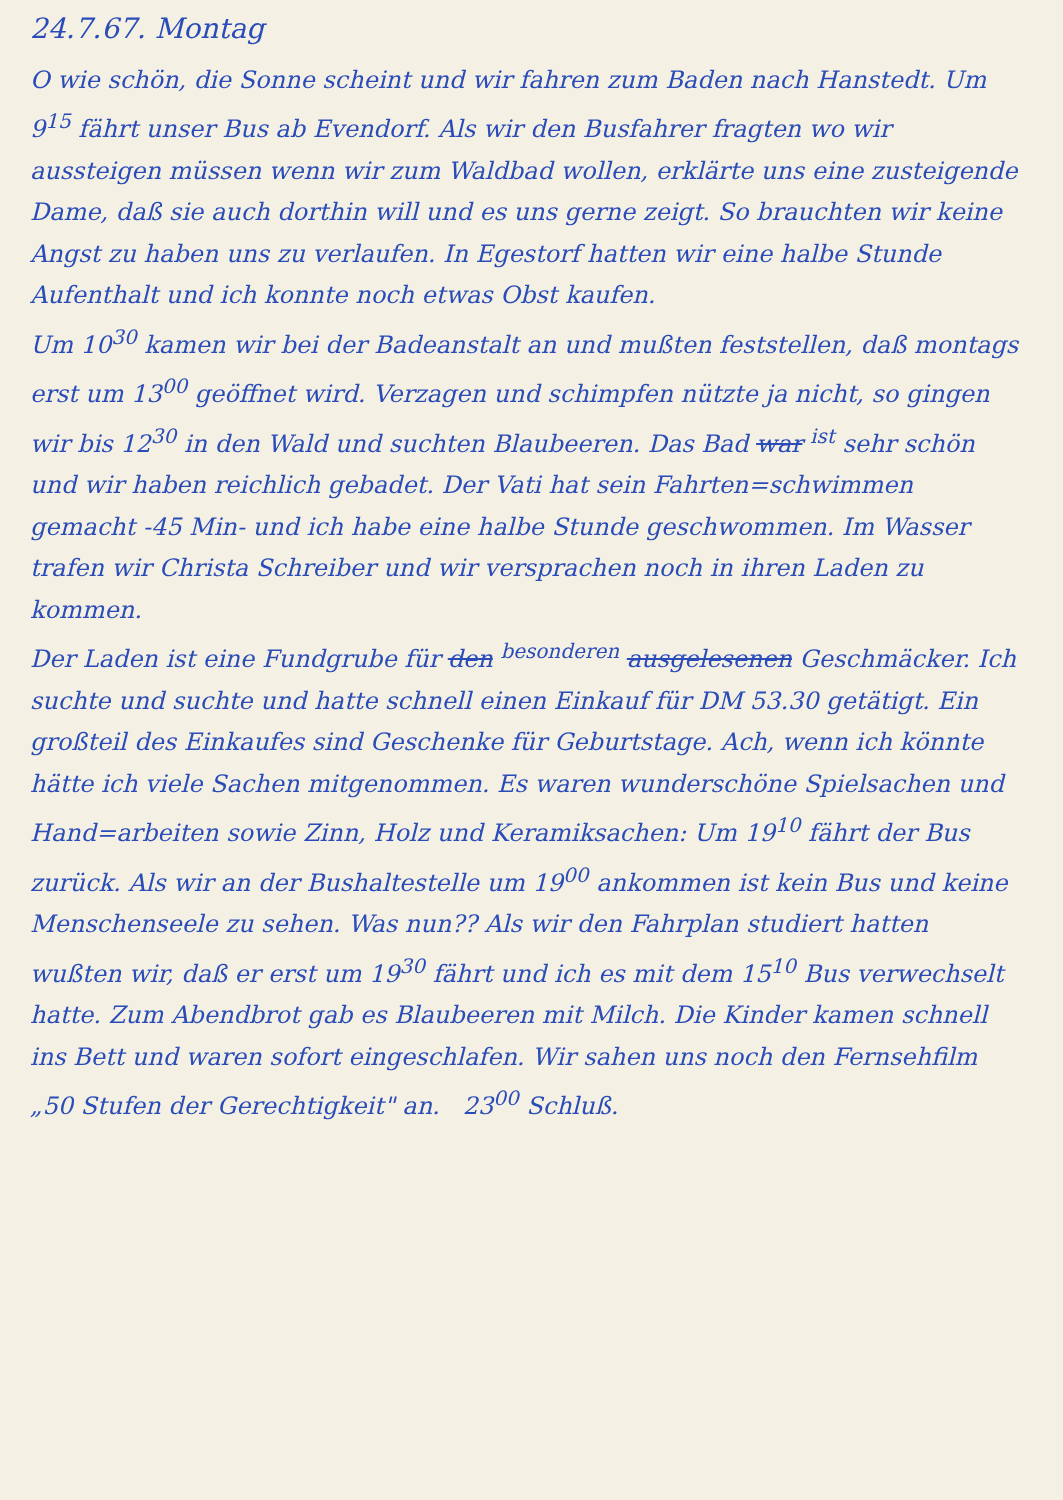24.7.67. Montag
O wie schön, die Sonne scheint und wir fahren zum Baden nach Hanstedt. Um 9<sup>15</sup> fährt unser Bus ab Evendorf. Als wir den Busfahrer fragten wo wir aussteigen müssen wenn wir zum Waldbad wollen, erklärte uns eine zusteigende Dame, daß sie auch dorthin will und es uns gerne zeigt. So brauchten wir keine Angst zu haben uns zu verlaufen. In Egestorf hatten wir eine halbe Stunde Aufenthalt und ich konnte noch etwas Obst kaufen.
Um 10<sup>30</sup> kamen wir bei der Badeanstalt an und mußten feststellen, daß montags erst um 13<sup>00</sup> geöffnet wird. Verzagen und schimpfen nützte ja nicht, so gingen wir bis 12<sup>30</sup> in den Wald und suchten Blaubeeren. Das Bad war <sup>ist</sup> sehr schön und wir haben reichlich gebadet. Der Vati hat sein Fahrten=schwimmen gemacht -45 Min- und ich habe eine halbe Stunde geschwommen. Im Wasser trafen wir Christa Schreiber und wir versprachen noch in ihren Laden zu kommen.
Der Laden ist eine Fundgrube für den <sup>besonderen</sup> ausgelesenen Geschmäcker. Ich suchte und suchte und hatte schnell einen Einkauf für DM 53.30 getätigt. Ein großteil des Einkaufes sind Geschenke für Geburtstage. Ach, wenn ich könnte hätte ich viele Sachen mitgenommen. Es waren wunderschöne Spielsachen und Hand=arbeiten sowie Zinn, Holz und Keramiksachen: Um 19<sup>10</sup> fährt der Bus zurück. Als wir an der Bushaltestelle um 19<sup>00</sup> ankommen ist kein Bus und keine Menschenseele zu sehen. Was nun?? Als wir den Fahrplan studiert hatten wußten wir, daß er erst um 19<sup>30</sup> fährt und ich es mit dem 15<sup>10</sup> Bus verwechselt hatte. Zum Abendbrot gab es Blaubeeren mit Milch. Die Kinder kamen schnell ins Bett und waren sofort eingeschlafen. Wir sahen uns noch den Fernsehfilm „50 Stufen der Gerechtigkeit" an. 23<sup>00</sup> Schluß.